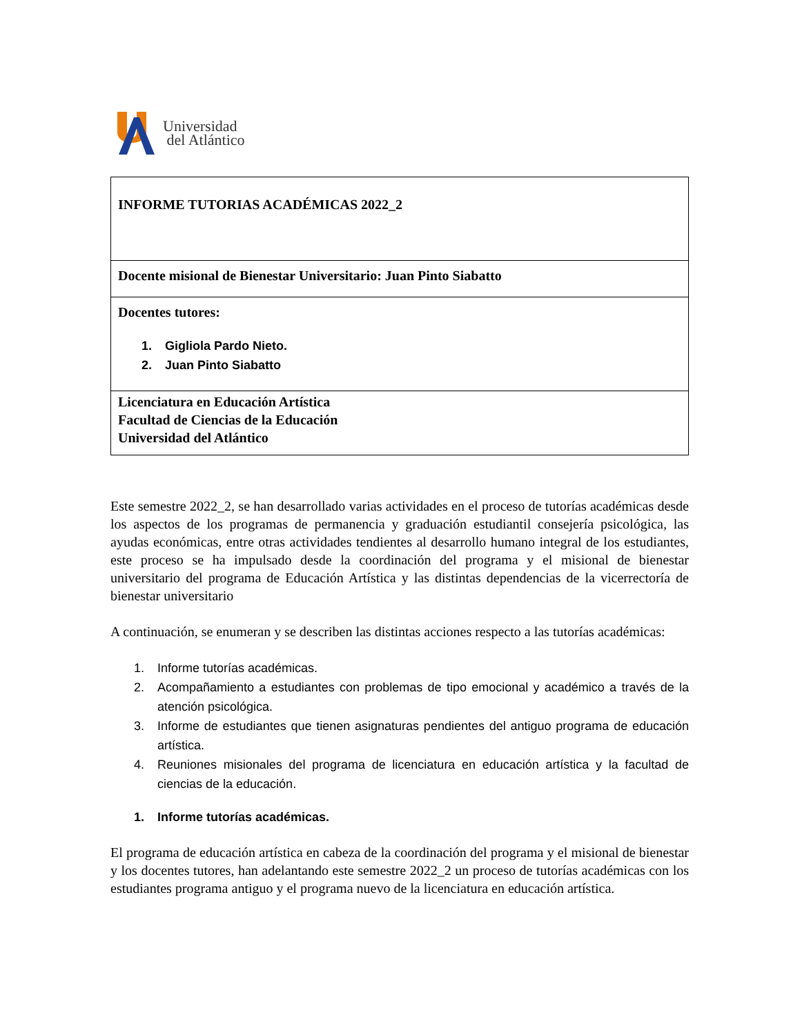Universidad
del Atlántico
| INFORME TUTORIAS ACADÉMICAS 2022_2 |
| Docente misional de Bienestar Universitario: Juan Pinto Siabatto |
| Docentes tutores: 1. Gigliola Pardo Nieto. 2. Juan Pinto Siabatto |
| Licenciatura en Educación Artística Facultad de Ciencias de la Educación Universidad del Atlántico |
Este semestre 2022_2, se han desarrollado varias actividades en el proceso de tutorías académicas desde los aspectos de los programas de permanencia y graduación estudiantil consejería psicológica, las ayudas económicas, entre otras actividades tendientes al desarrollo humano integral de los estudiantes, este proceso se ha impulsado desde la coordinación del programa y el misional de bienestar universitario del programa de Educación Artística y las distintas dependencias de la vicerrectoría de bienestar universitario
A continuación, se enumeran y se describen las distintas acciones respecto a las tutorías académicas:
1. Informe tutorías académicas.
2. Acompañamiento a estudiantes con problemas de tipo emocional y académico a través de la atención psicológica.
3. Informe de estudiantes que tienen asignaturas pendientes del antiguo programa de educación artística.
4. Reuniones misionales del programa de licenciatura en educación artística y la facultad de ciencias de la educación.
1. Informe tutorías académicas.
El programa de educación artística en cabeza de la coordinación del programa y el misional de bienestar y los docentes tutores, han adelantando este semestre 2022_2 un proceso de tutorías académicas con los estudiantes programa antiguo y el programa nuevo de la licenciatura en educación artística.